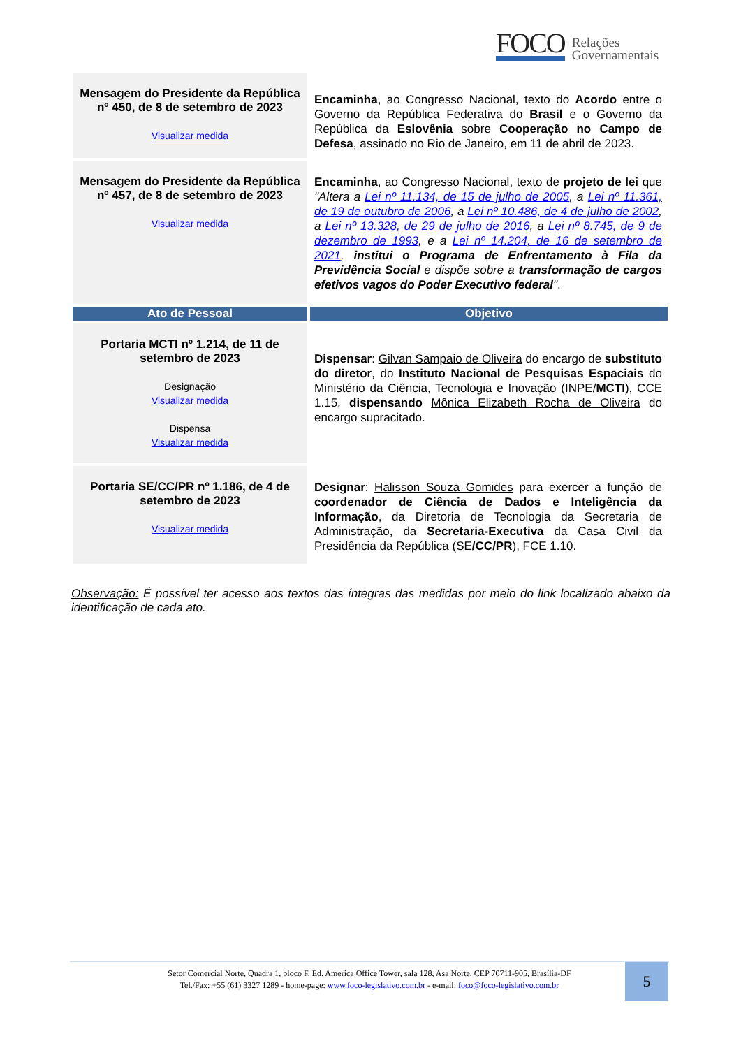FOCO Relações
Governamentais
| Mensagem do Presidente da República nº 450, de 8 de setembro de 2023 Visualizar medida | Encaminha , ao Congresso Nacional, texto do Acordo entre o Governo da República Federativa do Brasil e o Governo da República da Eslovênia sobre Cooperação no Campo de Defesa , assinado no Rio de Janeiro, em 11 de abril de 2023. |
| Mensagem do Presidente da República nº 457, de 8 de setembro de 2023 Visualizar medida | Encaminha , ao Congresso Nacional, texto de projeto de lei que "Altera a Lei nº 11.134, de 15 de julho de 2005 , a Lei nº 11.361, de 19 de outubro de 2006 , a Lei nº 10.486, de 4 de julho de 2002 , a Lei nº 13.328, de 29 de julho de 2016 , a Lei nº 8.745, de 9 de dezembro de 1993 , e a Lei nº 14.204, de 16 de setembro de 2021 , institui o Programa de Enfrentamento à Fila da Previdência Social e dispõe sobre a transformação de cargos efetivos vagos do Poder Executivo federal " . |
| Ato de Pessoal | Objetivo |
| Portaria MCTI nº 1.214, de 11 de setembro de 2023 Designação Visualizar medida Dispensa Visualizar medida | Dispensar : Gilvan Sampaio de Oliveira do encargo de substituto do diretor , do Instituto Nacional de Pesquisas Espaciais do Ministério da Ciência, Tecnologia e Inovação (INPE/ MCTI ), CCE 1.15, dispensando Mônica Elizabeth Rocha de Oliveira do encargo supracitado. |
| Portaria SE/CC/PR nº 1.186, de 4 de setembro de 2023 Visualizar medida | Designar : Halisson Souza Gomides para exercer a função de coordenador de Ciência de Dados e Inteligência da Informação , da Diretoria de Tecnologia da Secretaria de Administração, da Secretaria-Executiva da Casa Civil da Presidência da República (SE /CC/PR ), FCE 1.10. |
Observação: É possível ter acesso aos textos das íntegras das medidas por meio do link localizado abaixo da identificação de cada ato.
Setor Comercial Norte, Quadra 1, bloco F, Ed. America Office Tower, sala 128, Asa Norte, CEP 70711-905, Brasília-DF
Tel./Fax: +55 (61) 3327 1289 - home-page: www.foco-legislativo.com.br - e-mail: foco@foco-legislativo.com.br
5